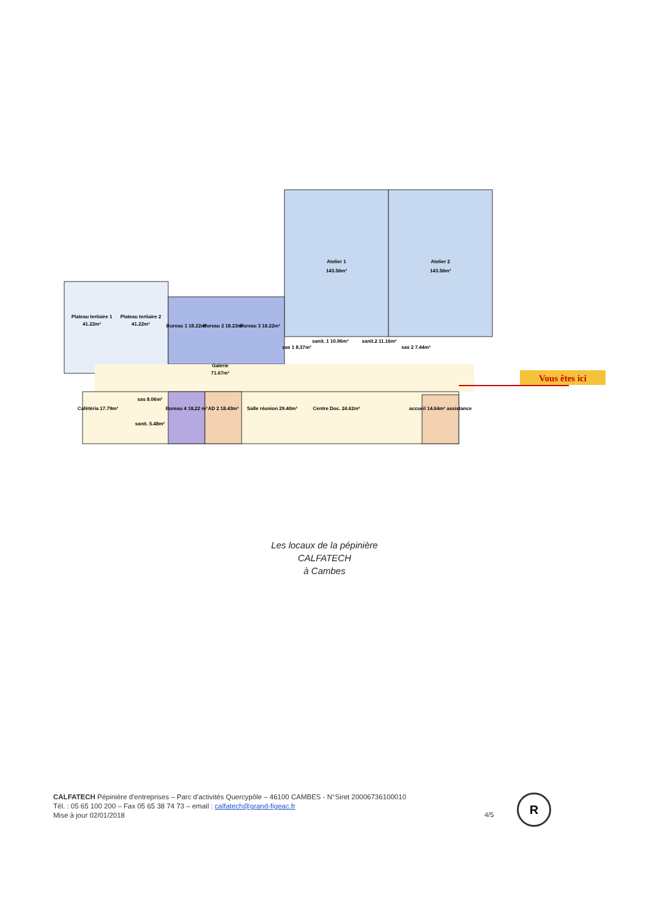Plateau tertiaire 1
41.22m²
Plateau tertiaire 2
41.22m²
Bureau 1 18.22m²
Bureau 2 18.23m²
Bureau 3 18.22m²
Atelier 1
143.56m²
Atelier 2
143.56m²
sas 1 8.37m²
sanit. 1 10.96m²
sanit.2 11.16m²
sas 2 7.44m²
Galerie
71.67m²
Cafétéria 17.79m²
sas 8.06m²
sanit. 5.48m²
Bureau 4 18,22 m²
AD 2 18.43m²
Salle réunion 29.40m²
Centre Doc. 24.62m²
accueil 14.64m² assistance
Vous êtes ici
Les locaux de la pépinière
CALFATECH
à Cambes
CALFATECH Pépinière d'entreprises – Parc d'activités Quercypôle – 46100 CAMBES - N°Siret 20006736100010
Tél. : 05 65 100 200 – Fax 05 65 38 74 73 – email : calfatech@grand-figeac.fr
Mise à jour 02/01/2018
4/5
R